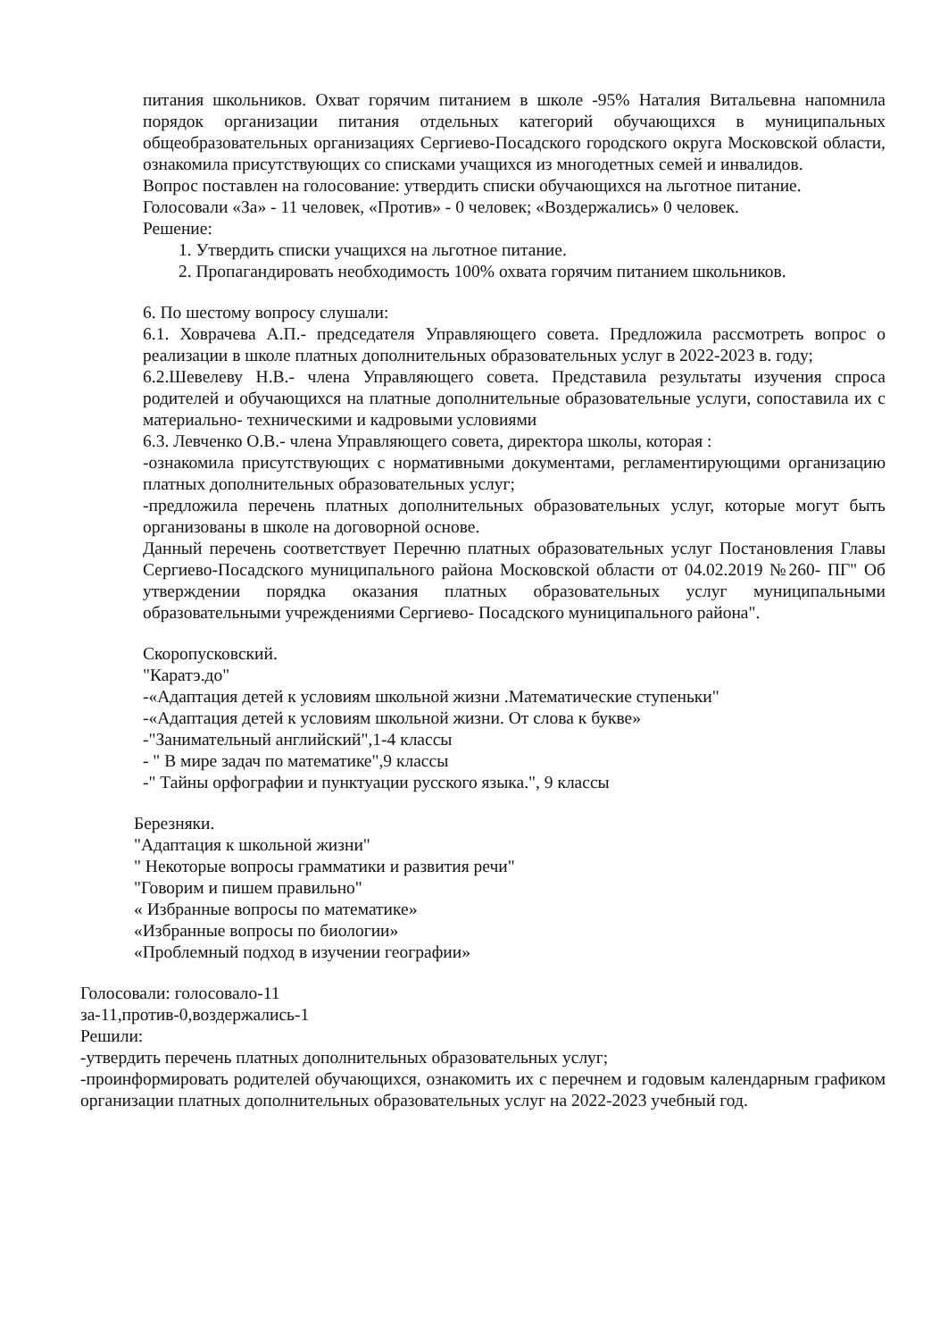питания школьников. Охват горячим питанием в школе -95% Наталия Витальевна напомнила порядок организации питания отдельных категорий обучающихся в муниципальных общеобразовательных организациях Сергиево-Посадского городского округа Московской области, ознакомила присутствующих со списками учащихся из многодетных семей и инвалидов.
Вопрос поставлен на голосование: утвердить списки обучающихся на льготное питание.
Голосовали «За» - 11 человек, «Против» - 0 человек; «Воздержались» 0 человек.
Решение:
1. Утвердить списки учащихся на льготное питание.
2. Пропагандировать необходимость 100% охвата горячим питанием школьников.
6. По шестому вопросу слушали:
6.1. Ховрачева А.П.- председателя Управляющего совета. Предложила рассмотреть вопрос о реализации в школе платных дополнительных образовательных услуг в 2022-2023 в. году;
6.2.Шевелеву Н.В.- члена Управляющего совета. Представила результаты изучения спроса родителей и обучающихся на платные дополнительные образовательные услуги, сопоставила их с материально- техническими и кадровыми условиями
6.3. Левченко О.В.- члена Управляющего совета, директора школы, которая :
-ознакомила присутствующих с нормативными документами, регламентирующими организацию платных дополнительных образовательных услуг;
-предложила перечень платных дополнительных образовательных услуг, которые могут быть организованы в школе на договорной основе.
Данный перечень соответствует Перечню платных образовательных услуг Постановления Главы Сергиево-Посадского муниципального района Московской области от 04.02.2019 №260- ПГ" Об утверждении порядка оказания платных образовательных услуг муниципальными образовательными учреждениями Сергиево- Посадского муниципального района".
Скоропусковский.
"Каратэ.до"
-«Адаптация детей к условиям школьной жизни .Математические ступеньки"
-«Адаптация детей к условиям школьной жизни. От слова к букве»
-"Занимательный английский",1-4 классы
- " В мире задач по математике",9 классы
-" Тайны орфографии и пунктуации русского языка.", 9 классы
Березняки.
"Адаптация к школьной жизни"
" Некоторые вопросы грамматики и развития речи"
"Говорим и пишем правильно"
« Избранные вопросы по математике»
«Избранные вопросы по биологии»
«Проблемный подход в изучении географии»
Голосовали: голосовало-11
за-11,против-0,воздержались-1
Решили:
-утвердить перечень платных дополнительных образовательных услуг;
-проинформировать родителей обучающихся, ознакомить их с перечнем и годовым календарным графиком организации платных дополнительных образовательных услуг на 2022-2023 учебный год.